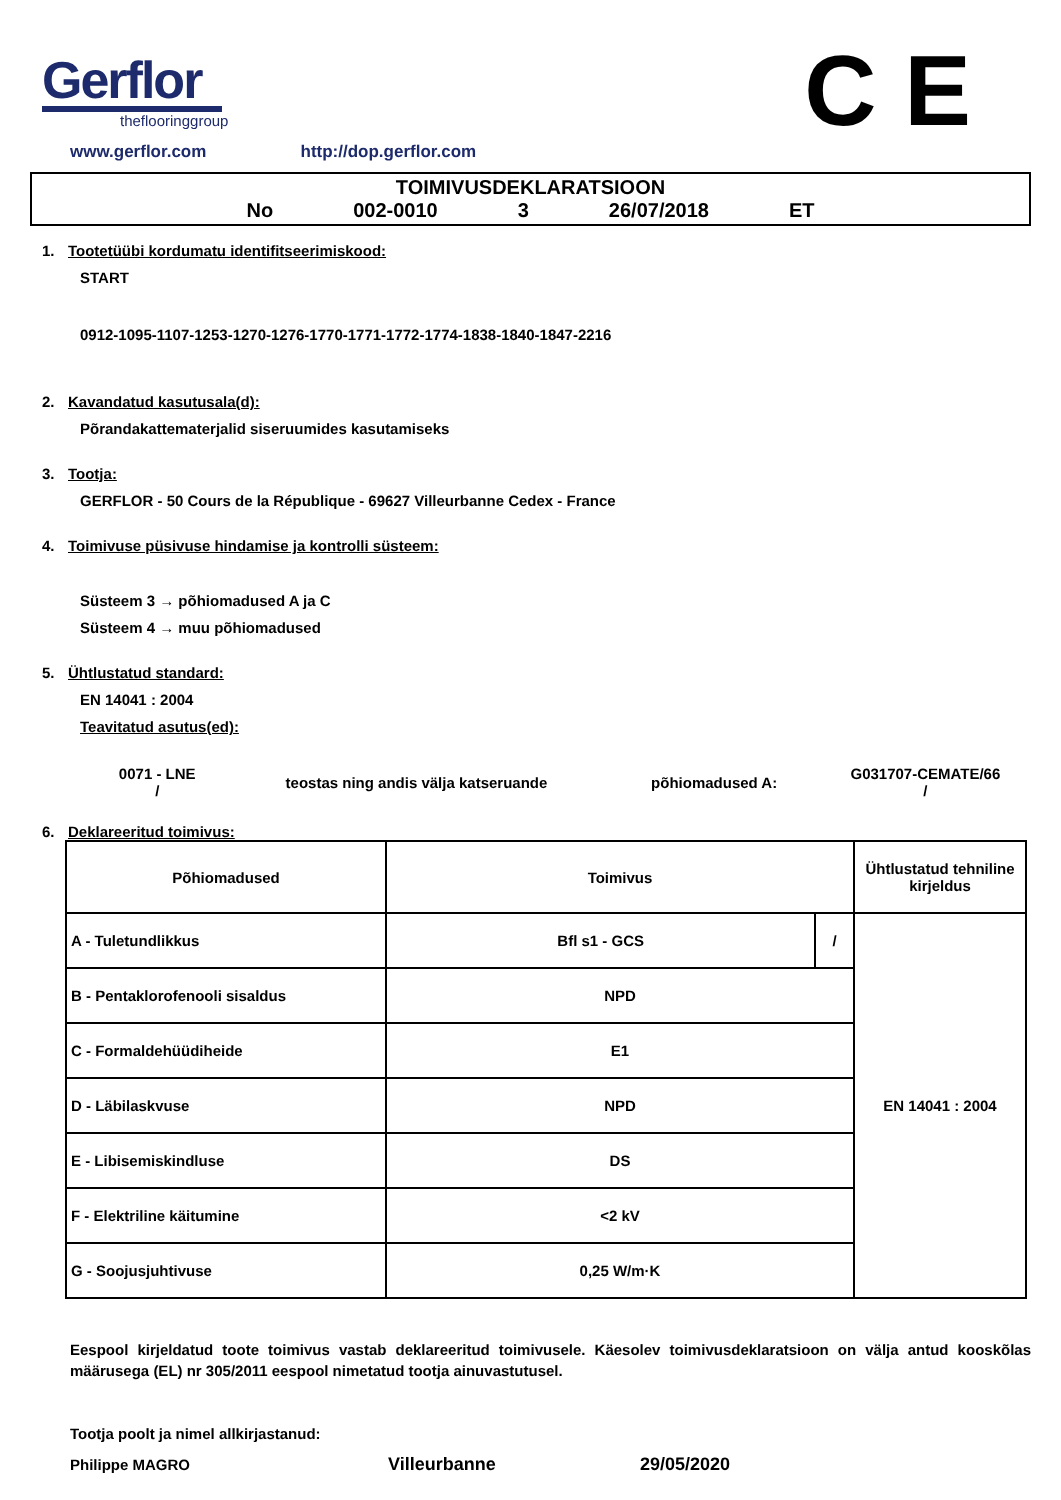Gerflor
theflooringgroup
C E
www.gerflor.com http://dop.gerflor.com
TOIMIVUSDEKLARATSIOON
No 002-0010 3 26/07/2018 ET
1. Tootetüübi kordumatu identifitseerimiskood:
START
0912-1095-1107-1253-1270-1276-1770-1771-1772-1774-1838-1840-1847-2216
2. Kavandatud kasutusala(d):
Põrandakattematerjalid siseruumides kasutamiseks
3. Tootja:
GERFLOR - 50 Cours de la République - 69627 Villeurbanne Cedex - France
4. Toimivuse püsivuse hindamise ja kontrolli süsteem:
Süsteem 3 → põhiomadused A ja C
Süsteem 4 → muu põhiomadused
5. Ühtlustatud standard:
EN 14041 : 2004
Teavitatud asutus(ed):
0071 - LNE
/
teostas ning andis välja katseruande põhiomadused A:
G031707-CEMATE/66
/
6. Deklareeritud toimivus:
| Põhiomadused | Toimivus | | Ühtlustatud tehniline kirjeldus |
| --- | --- | --- | --- |
| A - Tuletundlikkus | Bfl s1 - GCS | / | EN 14041 : 2004 |
| B - Pentaklorofenooli sisaldus | NPD | | |
| C - Formaldehüüdiheide | E1 | | |
| D - Läbilaskvuse | NPD | | |
| E - Libisemiskindluse | DS | | |
| F - Elektriline käitumine | <2 kV | | |
| G - Soojusjuhtivuse | 0,25 W/m·K | | |
Eespool kirjeldatud toote toimivus vastab deklareeritud toimivusele. Käesolev toimivusdeklaratsioon on välja antud kooskõlas määrusega (EL) nr 305/2011 eespool nimetatud tootja ainuvastutusel.
Tootja poolt ja nimel allkirjastanud:
Philippe MAGRO Villeurbanne 29/05/2020